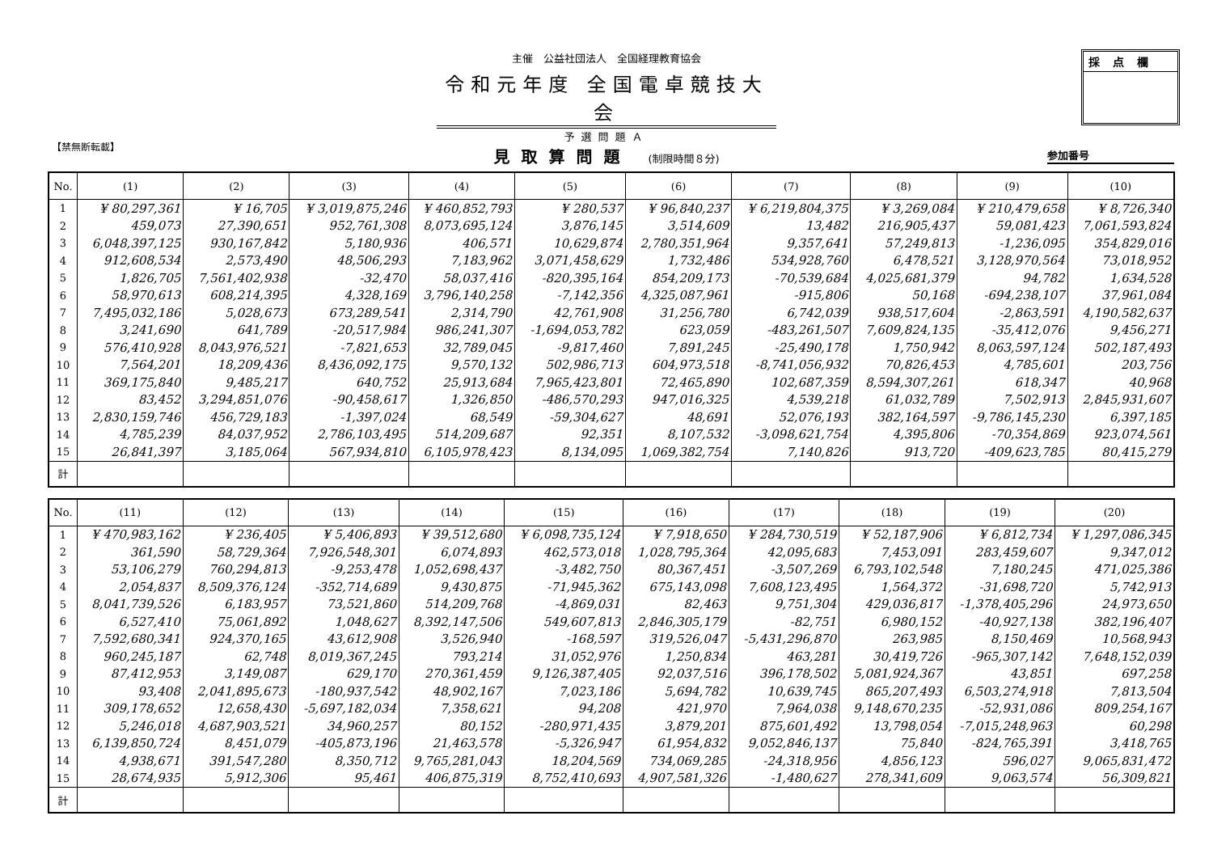主催　公益社団法人　全国経理教育協会
令和元年度 全国電卓競技大会
予選問題Ａ
見取算問題 (制限時間８分)
採点欄
【禁無断転載】
参加番号
| No. | (1) | (2) | (3) | (4) | (5) | (6) | (7) | (8) | (9) | (10) |
| --- | --- | --- | --- | --- | --- | --- | --- | --- | --- | --- |
| 1 | ¥ 80,297,361 | ¥ 16,705 | ¥ 3,019,875,246 | ¥ 460,852,793 | ¥ 280,537 | ¥ 96,840,237 | ¥ 6,219,804,375 | ¥ 3,269,084 | ¥ 210,479,658 | ¥ 8,726,340 |
| 2 | 459,073 | 27,390,651 | 952,761,308 | 8,073,695,124 | 3,876,145 | 3,514,609 | 13,482 | 216,905,437 | 59,081,423 | 7,061,593,824 |
| 3 | 6,048,397,125 | 930,167,842 | 5,180,936 | 406,571 | 10,629,874 | 2,780,351,964 | 9,357,641 | 57,249,813 | -1,236,095 | 354,829,016 |
| 4 | 912,608,534 | 2,573,490 | 48,506,293 | 7,183,962 | 3,071,458,629 | 1,732,486 | 534,928,760 | 6,478,521 | 3,128,970,564 | 73,018,952 |
| 5 | 1,826,705 | 7,561,402,938 | -32,470 | 58,037,416 | -820,395,164 | 854,209,173 | -70,539,684 | 4,025,681,379 | 94,782 | 1,634,528 |
| 6 | 58,970,613 | 608,214,395 | 4,328,169 | 3,796,140,258 | -7,142,356 | 4,325,087,961 | -915,806 | 50,168 | -694,238,107 | 37,961,084 |
| 7 | 7,495,032,186 | 5,028,673 | 673,289,541 | 2,314,790 | 42,761,908 | 31,256,780 | 6,742,039 | 938,517,604 | -2,863,591 | 4,190,582,637 |
| 8 | 3,241,690 | 641,789 | -20,517,984 | 986,241,307 | -1,694,053,782 | 623,059 | -483,261,507 | 7,609,824,135 | -35,412,076 | 9,456,271 |
| 9 | 576,410,928 | 8,043,976,521 | -7,821,653 | 32,789,045 | -9,817,460 | 7,891,245 | -25,490,178 | 1,750,942 | 8,063,597,124 | 502,187,493 |
| 10 | 7,564,201 | 18,209,436 | 8,436,092,175 | 9,570,132 | 502,986,713 | 604,973,518 | -8,741,056,932 | 70,826,453 | 4,785,601 | 203,756 |
| 11 | 369,175,840 | 9,485,217 | 640,752 | 25,913,684 | 7,965,423,801 | 72,465,890 | 102,687,359 | 8,594,307,261 | 618,347 | 40,968 |
| 12 | 83,452 | 3,294,851,076 | -90,458,617 | 1,326,850 | -486,570,293 | 947,016,325 | 4,539,218 | 61,032,789 | 7,502,913 | 2,845,931,607 |
| 13 | 2,830,159,746 | 456,729,183 | -1,397,024 | 68,549 | -59,304,627 | 48,691 | 52,076,193 | 382,164,597 | -9,786,145,230 | 6,397,185 |
| 14 | 4,785,239 | 84,037,952 | 2,786,103,495 | 514,209,687 | 92,351 | 8,107,532 | -3,098,621,754 | 4,395,806 | -70,354,869 | 923,074,561 |
| 15 | 26,841,397 | 3,185,064 | 567,934,810 | 6,105,978,423 | 8,134,095 | 1,069,382,754 | 7,140,826 | 913,720 | -409,623,785 | 80,415,279 |
| 計 | | | | | | | | | | |
| No. | (11) | (12) | (13) | (14) | (15) | (16) | (17) | (18) | (19) | (20) |
| --- | --- | --- | --- | --- | --- | --- | --- | --- | --- | --- |
| 1 | ¥ 470,983,162 | ¥ 236,405 | ¥ 5,406,893 | ¥ 39,512,680 | ¥ 6,098,735,124 | ¥ 7,918,650 | ¥ 284,730,519 | ¥ 52,187,906 | ¥ 6,812,734 | ¥ 1,297,086,345 |
| 2 | 361,590 | 58,729,364 | 7,926,548,301 | 6,074,893 | 462,573,018 | 1,028,795,364 | 42,095,683 | 7,453,091 | 283,459,607 | 9,347,012 |
| 3 | 53,106,279 | 760,294,813 | -9,253,478 | 1,052,698,437 | -3,482,750 | 80,367,451 | -3,507,269 | 6,793,102,548 | 7,180,245 | 471,025,386 |
| 4 | 2,054,837 | 8,509,376,124 | -352,714,689 | 9,430,875 | -71,945,362 | 675,143,098 | 7,608,123,495 | 1,564,372 | -31,698,720 | 5,742,913 |
| 5 | 8,041,739,526 | 6,183,957 | 73,521,860 | 514,209,768 | -4,869,031 | 82,463 | 9,751,304 | 429,036,817 | -1,378,405,296 | 24,973,650 |
| 6 | 6,527,410 | 75,061,892 | 1,048,627 | 8,392,147,506 | 549,607,813 | 2,846,305,179 | -82,751 | 6,980,152 | -40,927,138 | 382,196,407 |
| 7 | 7,592,680,341 | 924,370,165 | 43,612,908 | 3,526,940 | -168,597 | 319,526,047 | -5,431,296,870 | 263,985 | 8,150,469 | 10,568,943 |
| 8 | 960,245,187 | 62,748 | 8,019,367,245 | 793,214 | 31,052,976 | 1,250,834 | 463,281 | 30,419,726 | -965,307,142 | 7,648,152,039 |
| 9 | 87,412,953 | 3,149,087 | 629,170 | 270,361,459 | 9,126,387,405 | 92,037,516 | 396,178,502 | 5,081,924,367 | 43,851 | 697,258 |
| 10 | 93,408 | 2,041,895,673 | -180,937,542 | 48,902,167 | 7,023,186 | 5,694,782 | 10,639,745 | 865,207,493 | 6,503,274,918 | 7,813,504 |
| 11 | 309,178,652 | 12,658,430 | -5,697,182,034 | 7,358,621 | 94,208 | 421,970 | 7,964,038 | 9,148,670,235 | -52,931,086 | 809,254,167 |
| 12 | 5,246,018 | 4,687,903,521 | 34,960,257 | 80,152 | -280,971,435 | 3,879,201 | 875,601,492 | 13,798,054 | -7,015,248,963 | 60,298 |
| 13 | 6,139,850,724 | 8,451,079 | -405,873,196 | 21,463,578 | -5,326,947 | 61,954,832 | 9,052,846,137 | 75,840 | -824,765,391 | 3,418,765 |
| 14 | 4,938,671 | 391,547,280 | 8,350,712 | 9,765,281,043 | 18,204,569 | 734,069,285 | -24,318,956 | 4,856,123 | 596,027 | 9,065,831,472 |
| 15 | 28,674,935 | 5,912,306 | 95,461 | 406,875,319 | 8,752,410,693 | 4,907,581,326 | -1,480,627 | 278,341,609 | 9,063,574 | 56,309,821 |
| 計 | | | | | | | | | | |